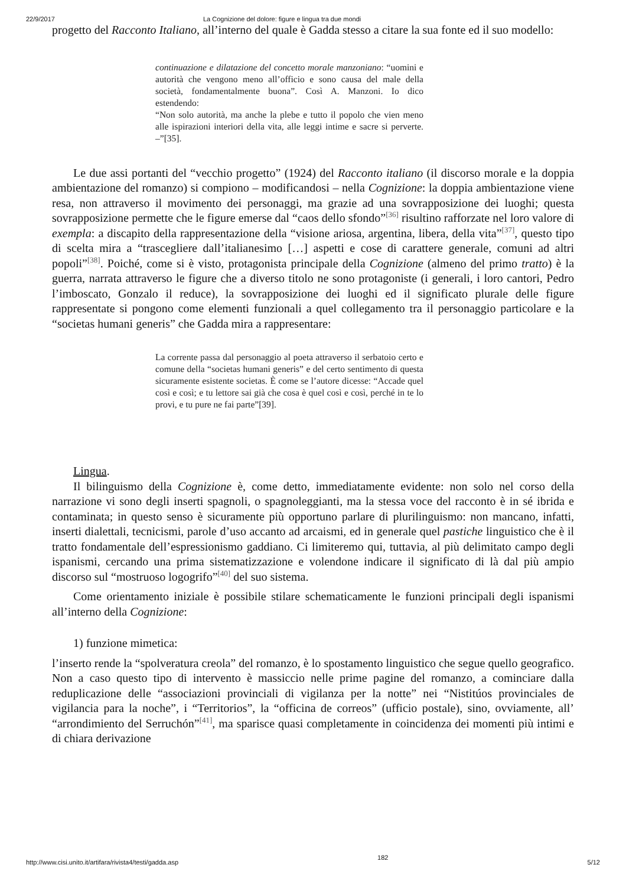22/9/2017 La Cognizione del dolore: figure e lingua tra due mondi
progetto del Racconto Italiano, all’interno del quale è Gadda stesso a citare la sua fonte ed il suo modello:
continuazione e dilatazione del concetto morale manzoniano: “uomini e autorità che vengono meno all’officio e sono causa del male della società, fondamentalmente buona”. Così A. Manzoni. Io dico estendendo:
“Non solo autorità, ma anche la plebe e tutto il popolo che vien meno alle ispirazioni interiori della vita, alle leggi intime e sacre si perverte. –”[35].
Le due assi portanti del “vecchio progetto” (1924) del Racconto italiano (il discorso morale e la doppia ambientazione del romanzo) si compiono – modificandosi – nella Cognizione: la doppia ambientazione viene resa, non attraverso il movimento dei personaggi, ma grazie ad una sovrapposizione dei luoghi; questa sovrapposizione permette che le figure emerse dal “caos dello sfondo”<sup>[36]</sup> risultino rafforzate nel loro valore di exempla: a discapito della rappresentazione della “visione ariosa, argentina, libera, della vita”<sup>[37]</sup>, questo tipo di scelta mira a “trascegliere dall’italianesimo […] aspetti e cose di carattere generale, comuni ad altri popoli”<sup>[38]</sup>. Poiché, come si è visto, protagonista principale della Cognizione (almeno del primo tratto) è la guerra, narrata attraverso le figure che a diverso titolo ne sono protagoniste (i generali, i loro cantori, Pedro l’imboscato, Gonzalo il reduce), la sovrapposizione dei luoghi ed il significato plurale delle figure rappresentate si pongono come elementi funzionali a quel collegamento tra il personaggio particolare e la “societas humani generis” che Gadda mira a rappresentare:
La corrente passa dal personaggio al poeta attraverso il serbatoio certo e comune della “societas humani generis” e del certo sentimento di questa sicuramente esistente societas. È come se l’autore dicesse: “Accade quel così e così; e tu lettore sai già che cosa è quel così e così, perché in te lo provi, e tu pure ne fai parte”[39].
Lingua.
Il bilinguismo della Cognizione è, come detto, immediatamente evidente: non solo nel corso della narrazione vi sono degli inserti spagnoli, o spagnoleggianti, ma la stessa voce del racconto è in sé ibrida e contaminata; in questo senso è sicuramente più opportuno parlare di plurilinguismo: non mancano, infatti, inserti dialettali, tecnicismi, parole d’uso accanto ad arcaismi, ed in generale quel pastiche linguistico che è il tratto fondamentale dell’espressionismo gaddiano. Ci limiteremo qui, tuttavia, al più delimitato campo degli ispanismi, cercando una prima sistematizzazione e volendone indicare il significato di là dal più ampio discorso sul “mostruoso logogrifo”<sup>[40]</sup> del suo sistema.
Come orientamento iniziale è possibile stilare schematicamente le funzioni principali degli ispanismi all’interno della Cognizione:
1) funzione mimetica:
l’inserto rende la “spolveratura creola” del romanzo, è lo spostamento linguistico che segue quello geografico. Non a caso questo tipo di intervento è massiccio nelle prime pagine del romanzo, a cominciare dalla reduplicazione delle “associazioni provinciali di vigilanza per la notte” nei “Nistitúos provinciales de vigilancia para la noche”, i “Territorios”, la “officina de correos” (ufficio postale), sino, ovviamente, all’ “arrondimiento del Serruchón”<sup>[41]</sup>, ma sparisce quasi completamente in coincidenza dei momenti più intimi e di chiara derivazione
http://www.cisi.unito.it/artifara/rivista4/testi/gadda.asp 182 5/12